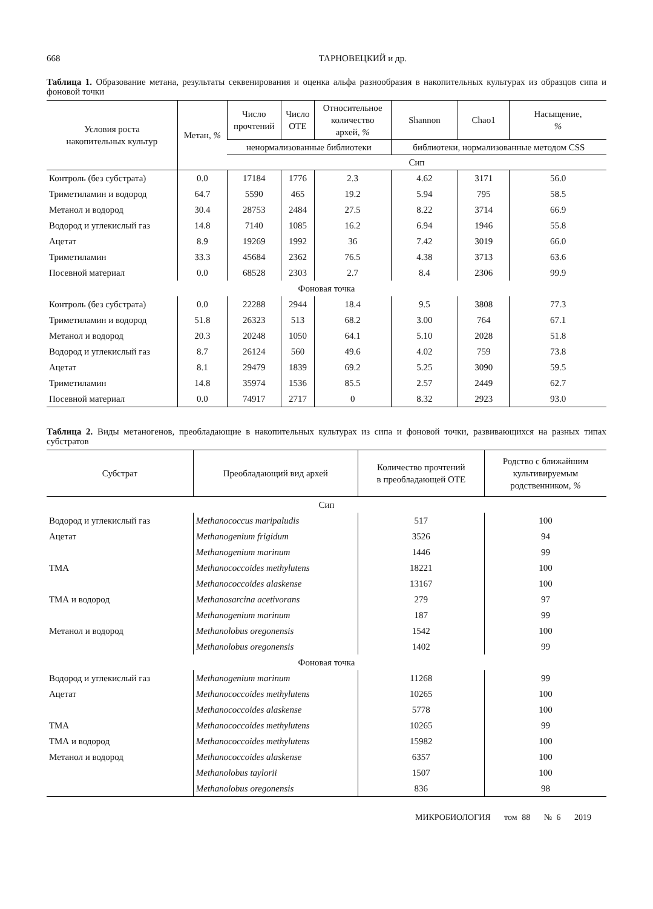668 ТАРНОВЕЦКИЙ и др.
Таблица 1. Образование метана, результаты секвенирования и оценка альфа разнообразия в накопительных культурах из образцов сипа и фоновой точки
| Условия роста накопительных культур | Метан, % | Число прочтений | Число ОТЕ | Относительное количество архей, % | Shannon | Chao1 | Насыщение, % |
| --- | --- | --- | --- | --- | --- | --- | --- |
| | | ненормализованные библиотеки | | | библиотеки, нормализованные методом CSS | | |
| | | Сип | | | | | |
| Контроль (без субстрата) | 0.0 | 17184 | 1776 | 2.3 | 4.62 | 3171 | 56.0 |
| Триметиламин и водород | 64.7 | 5590 | 465 | 19.2 | 5.94 | 795 | 58.5 |
| Метанол и водород | 30.4 | 28753 | 2484 | 27.5 | 8.22 | 3714 | 66.9 |
| Водород и углекислый газ | 14.8 | 7140 | 1085 | 16.2 | 6.94 | 1946 | 55.8 |
| Ацетат | 8.9 | 19269 | 1992 | 36 | 7.42 | 3019 | 66.0 |
| Триметиламин | 33.3 | 45684 | 2362 | 76.5 | 4.38 | 3713 | 63.6 |
| Посевной материал | 0.0 | 68528 | 2303 | 2.7 | 8.4 | 2306 | 99.9 |
| Фоновая точка | | | | | | | |
| Контроль (без субстрата) | 0.0 | 22288 | 2944 | 18.4 | 9.5 | 3808 | 77.3 |
| Триметиламин и водород | 51.8 | 26323 | 513 | 68.2 | 3.00 | 764 | 67.1 |
| Метанол и водород | 20.3 | 20248 | 1050 | 64.1 | 5.10 | 2028 | 51.8 |
| Водород и углекислый газ | 8.7 | 26124 | 560 | 49.6 | 4.02 | 759 | 73.8 |
| Ацетат | 8.1 | 29479 | 1839 | 69.2 | 5.25 | 3090 | 59.5 |
| Триметиламин | 14.8 | 35974 | 1536 | 85.5 | 2.57 | 2449 | 62.7 |
| Посевной материал | 0.0 | 74917 | 2717 | 0 | 8.32 | 2923 | 93.0 |
Таблица 2. Виды метаногенов, преобладающие в накопительных культурах из сипа и фоновой точки, развивающихся на разных типах субстратов
| Субстрат | Преобладающий вид архей | Количество прочтений в преобладающей ОТЕ | Родство с ближайшим культивируемым родственником, % |
| --- | --- | --- | --- |
| Сип | | | |
| Водород и углекислый газ | Methanococcus maripaludis | 517 | 100 |
| Ацетат | Methanogenium frigidum | 3526 | 94 |
| | Methanogenium marinum | 1446 | 99 |
| ТМА | Methanococcoides methylutens | 18221 | 100 |
| | Methanococcoides alaskense | 13167 | 100 |
| ТМА и водород | Methanosarcina acetivorans | 279 | 97 |
| | Methanogenium marinum | 187 | 99 |
| Метанол и водород | Methanolobus oregonensis | 1542 | 100 |
| | Methanolobus oregonensis | 1402 | 99 |
| Фоновая точка | | | |
| Водород и углекислый газ | Methanogenium marinum | 11268 | 99 |
| Ацетат | Methanococcoides methylutens | 10265 | 100 |
| | Methanococcoides alaskense | 5778 | 100 |
| ТМА | Methanococcoides methylutens | 10265 | 99 |
| ТМА и водород | Methanococcoides methylutens | 15982 | 100 |
| Метанол и водород | Methanococcoides alaskense | 6357 | 100 |
| | Methanolobus taylorii | 1507 | 100 |
| | Methanolobus oregonensis | 836 | 98 |
МИКРОБИОЛОГИЯ том 88 № 6 2019